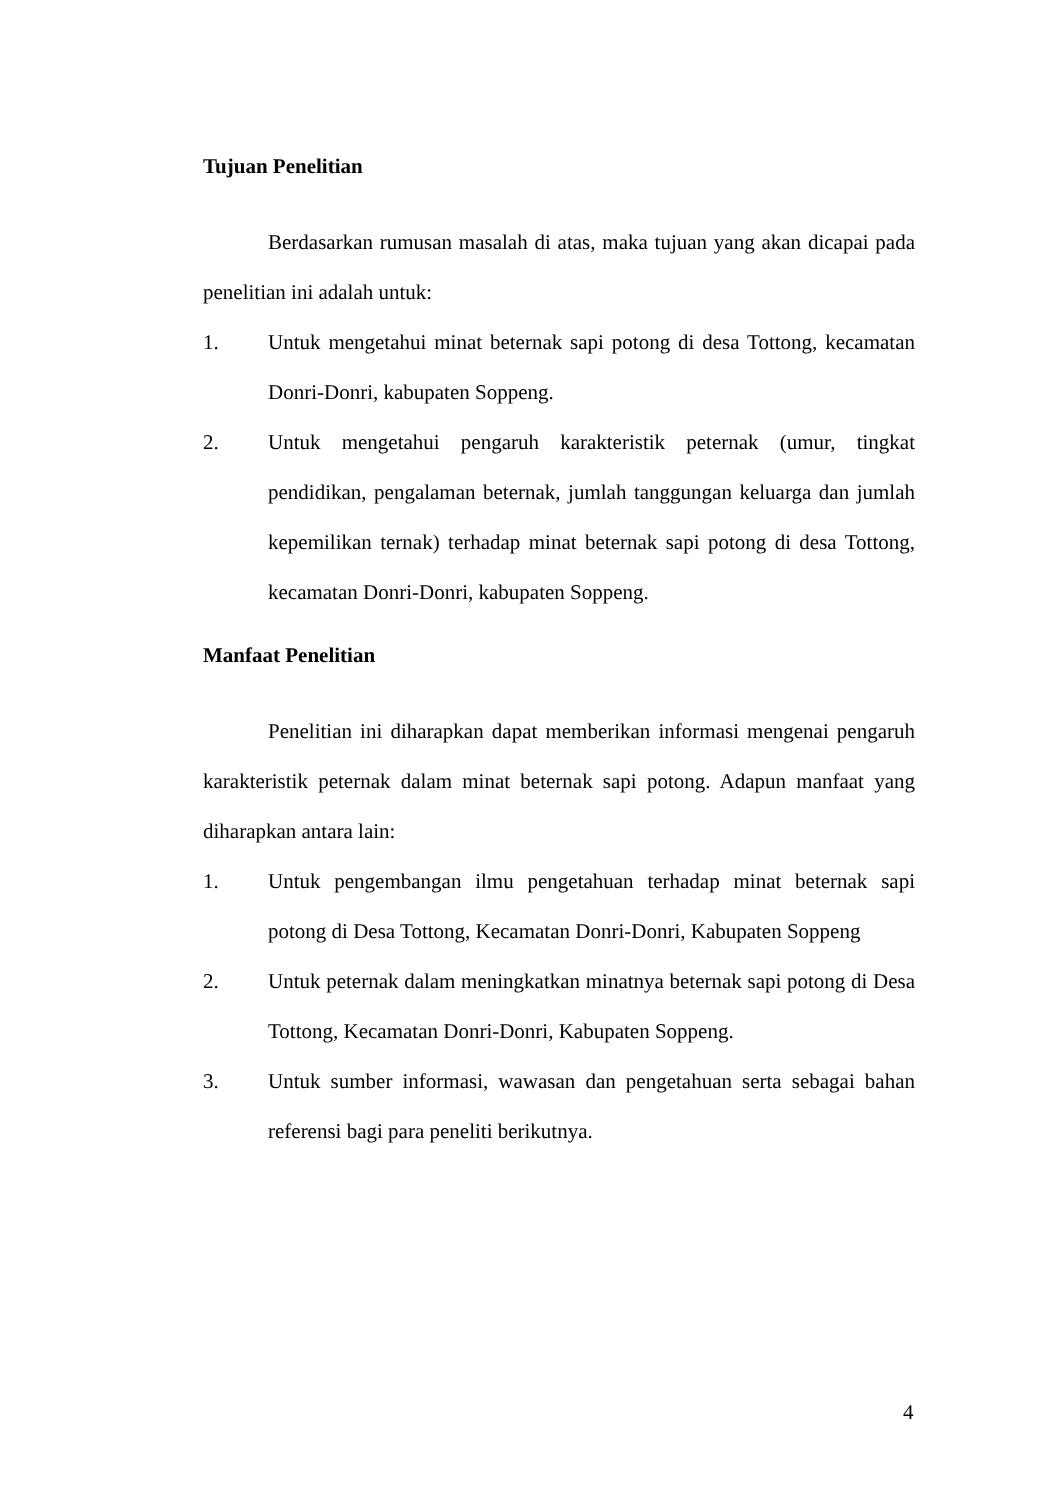Tujuan Penelitian
Berdasarkan rumusan masalah di atas, maka tujuan yang akan dicapai pada penelitian ini adalah untuk:
1. Untuk mengetahui minat beternak sapi potong di desa Tottong, kecamatan Donri-Donri, kabupaten Soppeng.
2. Untuk mengetahui pengaruh karakteristik peternak (umur, tingkat pendidikan, pengalaman beternak, jumlah tanggungan keluarga dan jumlah kepemilikan ternak) terhadap minat beternak sapi potong di desa Tottong, kecamatan Donri-Donri, kabupaten Soppeng.
Manfaat Penelitian
Penelitian ini diharapkan dapat memberikan informasi mengenai pengaruh karakteristik peternak dalam minat beternak sapi potong. Adapun manfaat yang diharapkan antara lain:
1. Untuk pengembangan ilmu pengetahuan terhadap minat beternak sapi potong di Desa Tottong, Kecamatan Donri-Donri, Kabupaten Soppeng
2. Untuk peternak dalam meningkatkan minatnya beternak sapi potong di Desa Tottong, Kecamatan Donri-Donri, Kabupaten Soppeng.
3. Untuk sumber informasi, wawasan dan pengetahuan serta sebagai bahan referensi bagi para peneliti berikutnya.
4